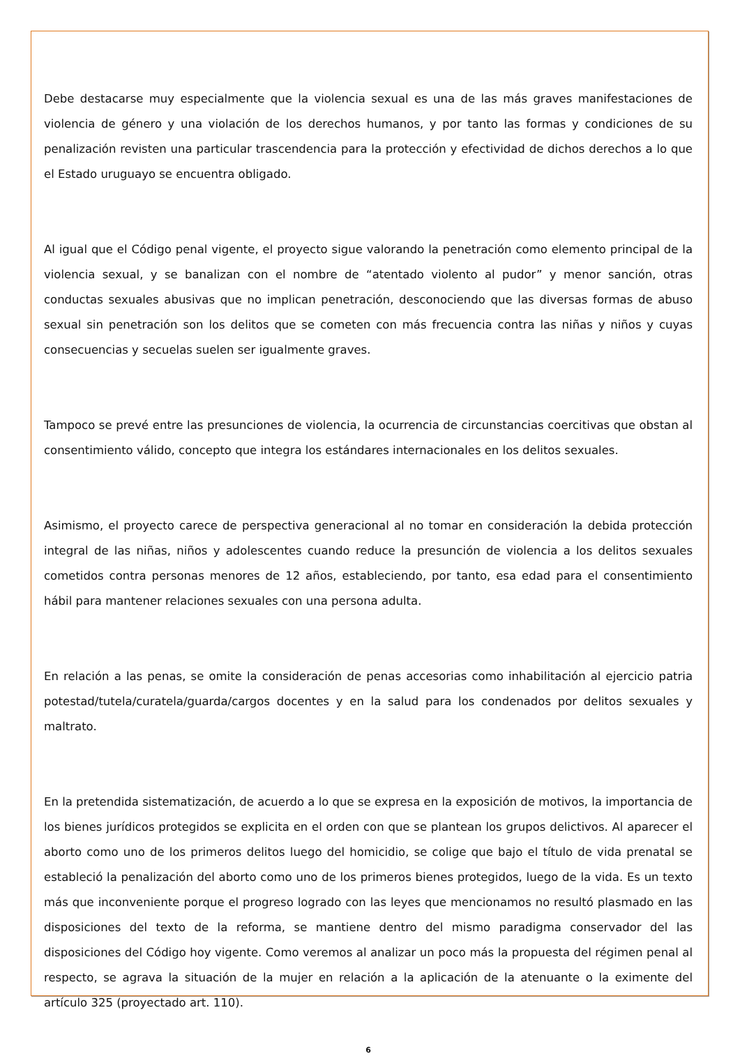Debe destacarse muy especialmente que la violencia sexual es una de las más graves manifestaciones de violencia de género y una violación de los derechos humanos, y por tanto las formas y condiciones de su penalización revisten una particular trascendencia para la protección y efectividad de dichos derechos a lo que el Estado uruguayo se encuentra obligado.
Al igual que el Código penal vigente, el proyecto sigue valorando la penetración como elemento principal de la violencia sexual, y se banalizan con el nombre de “atentado violento al pudor” y menor sanción, otras conductas sexuales abusivas que no implican penetración, desconociendo que las diversas formas de abuso sexual sin penetración son los delitos que se cometen con más frecuencia contra las niñas y niños y cuyas consecuencias y secuelas suelen ser igualmente graves.
Tampoco se prevé entre las presunciones de violencia, la ocurrencia de circunstancias coercitivas que obstan al consentimiento válido, concepto que integra los estándares internacionales en los delitos sexuales.
Asimismo, el proyecto carece de perspectiva generacional al no tomar en consideración la debida protección integral de las niñas, niños y adolescentes cuando reduce la presunción de violencia a los delitos sexuales cometidos contra personas menores de 12 años, estableciendo, por tanto, esa edad para el consentimiento hábil para mantener relaciones sexuales con una persona adulta.
En relación a las penas, se omite la consideración de penas accesorias como inhabilitación al ejercicio patria potestad/tutela/curatela/guarda/cargos docentes y en la salud para los condenados por delitos sexuales y maltrato.
En la pretendida sistematización, de acuerdo a lo que se expresa en la exposición de motivos, la importancia de los bienes jurídicos protegidos se explicita en el orden con que se plantean los grupos delictivos. Al aparecer el aborto como uno de los primeros delitos luego del homicidio, se colige que bajo el título de vida prenatal se estableció la penalización del aborto como uno de los primeros bienes protegidos, luego de la vida. Es un texto más que inconveniente porque el progreso logrado con las leyes que mencionamos no resultó plasmado en las disposiciones del texto de la reforma, se mantiene dentro del mismo paradigma conservador del las disposiciones del Código hoy vigente. Como veremos al analizar un poco más la propuesta del régimen penal al respecto, se agrava la situación de la mujer en relación a la aplicación de la atenuante o la eximente del artículo 325 (proyectado art. 110).
6